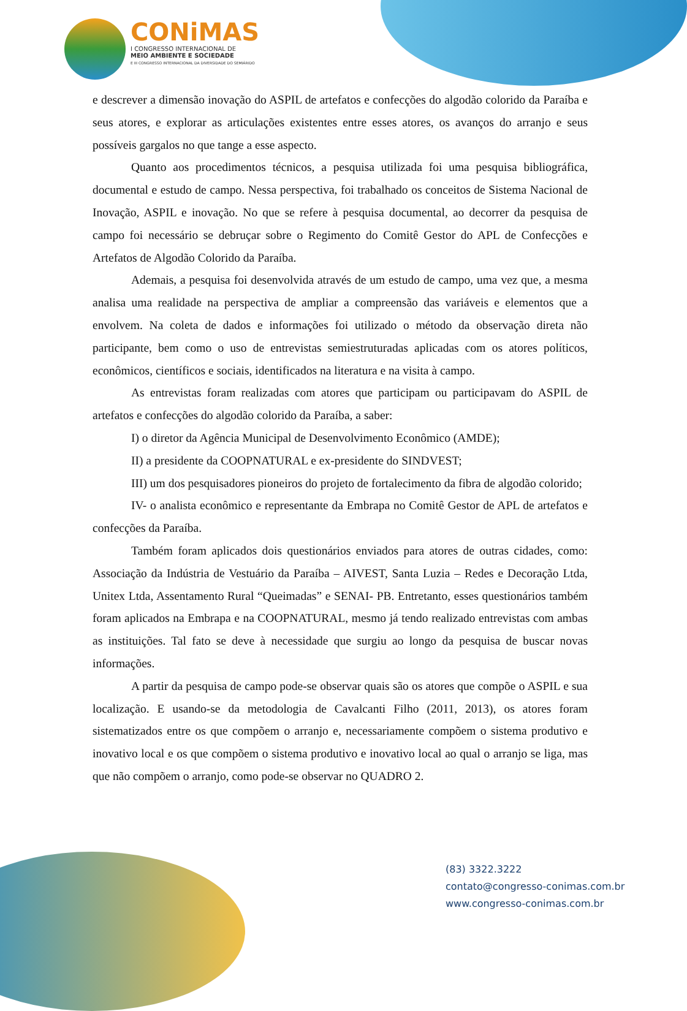CONiMAS
I CONGRESSO INTERNACIONAL DE
MEIO AMBIENTE E SOCIEDADE
E III CONGRESSO INTERNACIONAL DA DIVERSIDADE DO SEMIÁRIDO
e descrever a dimensão inovação do ASPIL de artefatos e confecções do algodão colorido da Paraíba e seus atores, e explorar as articulações existentes entre esses atores, os avanços do arranjo e seus possíveis gargalos no que tange a esse aspecto.
Quanto aos procedimentos técnicos, a pesquisa utilizada foi uma pesquisa bibliográfica, documental e estudo de campo. Nessa perspectiva, foi trabalhado os conceitos de Sistema Nacional de Inovação, ASPIL e inovação. No que se refere à pesquisa documental, ao decorrer da pesquisa de campo foi necessário se debruçar sobre o Regimento do Comitê Gestor do APL de Confecções e Artefatos de Algodão Colorido da Paraíba.
Ademais, a pesquisa foi desenvolvida através de um estudo de campo, uma vez que, a mesma analisa uma realidade na perspectiva de ampliar a compreensão das variáveis e elementos que a envolvem. Na coleta de dados e informações foi utilizado o método da observação direta não participante, bem como o uso de entrevistas semiestruturadas aplicadas com os atores políticos, econômicos, científicos e sociais, identificados na literatura e na visita à campo.
As entrevistas foram realizadas com atores que participam ou participavam do ASPIL de artefatos e confecções do algodão colorido da Paraíba, a saber:
I) o diretor da Agência Municipal de Desenvolvimento Econômico (AMDE);
II) a presidente da COOPNATURAL e ex-presidente do SINDVEST;
III) um dos pesquisadores pioneiros do projeto de fortalecimento da fibra de algodão colorido;
IV- o analista econômico e representante da Embrapa no Comitê Gestor de APL de artefatos e confecções da Paraíba.
Também foram aplicados dois questionários enviados para atores de outras cidades, como: Associação da Indústria de Vestuário da Paraíba – AIVEST, Santa Luzia – Redes e Decoração Ltda, Unitex Ltda, Assentamento Rural “Queimadas” e SENAI- PB. Entretanto, esses questionários também foram aplicados na Embrapa e na COOPNATURAL, mesmo já tendo realizado entrevistas com ambas as instituições. Tal fato se deve à necessidade que surgiu ao longo da pesquisa de buscar novas informações.
A partir da pesquisa de campo pode-se observar quais são os atores que compõe o ASPIL e sua localização. E usando-se da metodologia de Cavalcanti Filho (2011, 2013), os atores foram sistematizados entre os que compõem o arranjo e, necessariamente compõem o sistema produtivo e inovativo local e os que compõem o sistema produtivo e inovativo local ao qual o arranjo se liga, mas que não compõem o arranjo, como pode-se observar no QUADRO 2.
(83) 3322.3222
contato@congresso-conimas.com.br
www.congresso-conimas.com.br